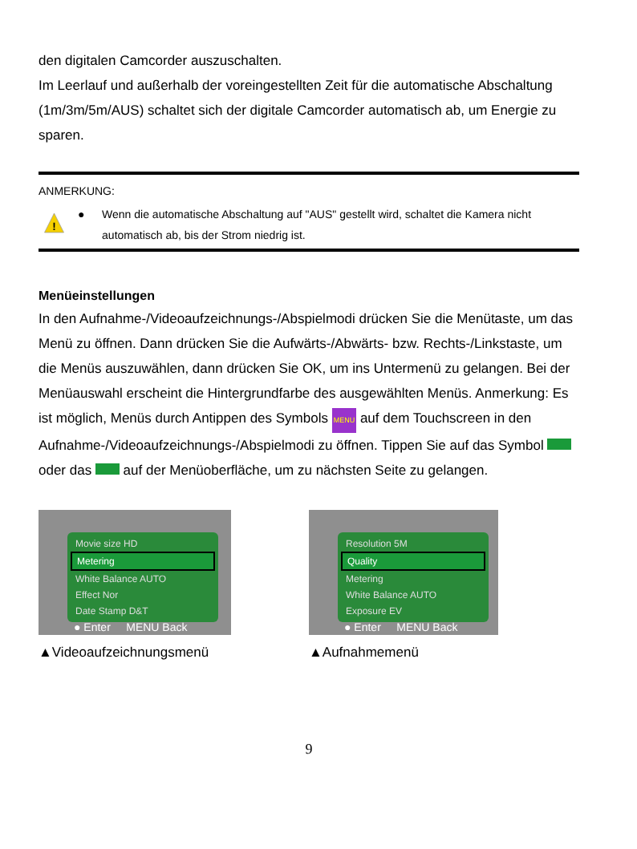den digitalen Camcorder auszuschalten.
Im Leerlauf und außerhalb der voreingestellten Zeit für die automatische Abschaltung (1m/3m/5m/AUS) schaltet sich der digitale Camcorder automatisch ab, um Energie zu sparen.
ANMERKUNG:
!
● Wenn die automatische Abschaltung auf "AUS" gestellt wird, schaltet die Kamera nicht automatisch ab, bis der Strom niedrig ist.
Menüeinstellungen
In den Aufnahme-/Videoaufzeichnungs-/Abspielmodi drücken Sie die Menütaste, um das Menü zu öffnen. Dann drücken Sie die Aufwärts-/Abwärts- bzw. Rechts-/Linkstaste, um die Menüs auszuwählen, dann drücken Sie OK, um ins Untermenü zu gelangen. Bei der Menüauswahl erscheint die Hintergrundfarbe des ausgewählten Menüs. Anmerkung: Es ist möglich, Menüs durch Antippen des Symbols MENU auf dem Touchscreen in den Aufnahme-/Videoaufzeichnungs-/Abspielmodi zu öffnen. Tippen Sie auf das Symbol oder das auf der Menüoberfläche, um zu nächsten Seite zu gelangen.
Movie size HD
Metering
White Balance AUTO
Effect Nor
Date Stamp D&T
● Enter MENU Back
▲Videoaufzeichnungsmenü
Resolution 5M
Quality
Metering
White Balance AUTO
Exposure EV
● Enter MENU Back
▲Aufnahmemenü
9